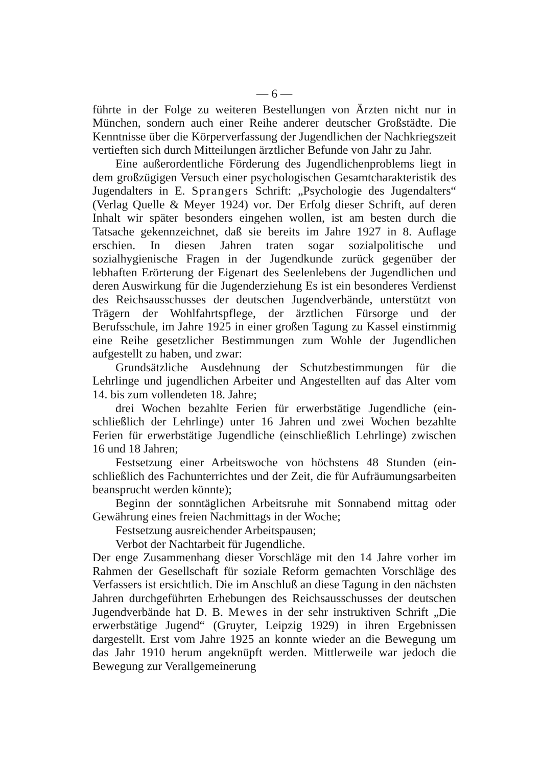— 6 —
führte in der Folge zu weiteren Bestellungen von Ärzten nicht nur in München, sondern auch einer Reihe anderer deutscher Groß­städte. Die Kenntnisse über die Körperverfassung der Jugendlichen der Nachkriegszeit vertieften sich durch Mitteilungen ärztlicher Be­funde von Jahr zu Jahr.
Eine außerordentliche Förderung des Jugendlichenproblems liegt in dem großzügigen Versuch einer psychologischen Gesamtcharakte­ristik des Jugendalters in E. Sprangers Schrift: „Psychologie des Jugendalters“ (Verlag Quelle & Meyer 1924) vor. Der Erfolg dieser Schrift, auf deren Inhalt wir später besonders eingehen wollen, ist am besten durch die Tatsache gekennzeichnet, daß sie bereits im Jahre 1927 in 8. Auflage erschien. In diesen Jahren traten sogar sozialpolitische und sozialhygienische Fragen in der Jugendkunde zurück gegenüber der lebhaften Erörterung der Eigenart des Seelen­lebens der Jugendlichen und deren Auswirkung für die Jugenderziehung Es ist ein besonderes Verdienst des Reichsausschusses der deutschen Jugendverbände, unterstützt von Trägern der Wohlfahrtspflege, der ärztlichen Fürsorge und der Berufsschule, im Jahre 1925 in einer großen Tagung zu Kassel einstimmig eine Reihe gesetzlicher Bestim­mungen zum Wohle der Jugendlichen aufgestellt zu haben, und zwar:
Grundsätzliche Ausdehnung der Schutzbestimmungen für die Lehrlinge und jugendlichen Arbeiter und Angestellten auf das Alter vom 14. bis zum vollendeten 18. Jahre;
drei Wochen bezahlte Ferien für erwerbstätige Jugendliche (ein­schließlich der Lehrlinge) unter 16 Jahren und zwei Wochen bezahlte Ferien für erwerbstätige Jugendliche (einschließlich Lehrlinge) zwi­schen 16 und 18 Jahren;
Festsetzung einer Arbeitswoche von höchstens 48 Stunden (ein­schließlich des Fachunterrichtes und der Zeit, die für Aufräumungs­arbeiten beansprucht werden könnte);
Beginn der sonntäglichen Arbeitsruhe mit Sonnabend mittag oder Gewährung eines freien Nachmittags in der Woche;
Festsetzung ausreichender Arbeitspausen;
Verbot der Nachtarbeit für Jugendliche.
Der enge Zusammenhang dieser Vorschläge mit den 14 Jahre vorher im Rahmen der Gesellschaft für soziale Reform gemachten Vor­schläge des Verfassers ist ersichtlich. Die im Anschluß an diese Tagung in den nächsten Jahren durchgeführten Erhebungen des Reichsaus­schusses der deutschen Jugendverbände hat D. B. Mewes in der sehr instruktiven Schrift „Die erwerbstätige Jugend“ (Gruyter, Leip­zig 1929) in ihren Ergebnissen dargestellt. Erst vom Jahre 1925 an konnte wieder an die Bewegung um das Jahr 1910 herum angeknüpft werden. Mittlerweile war jedoch die Bewegung zur Verallgemeinerung